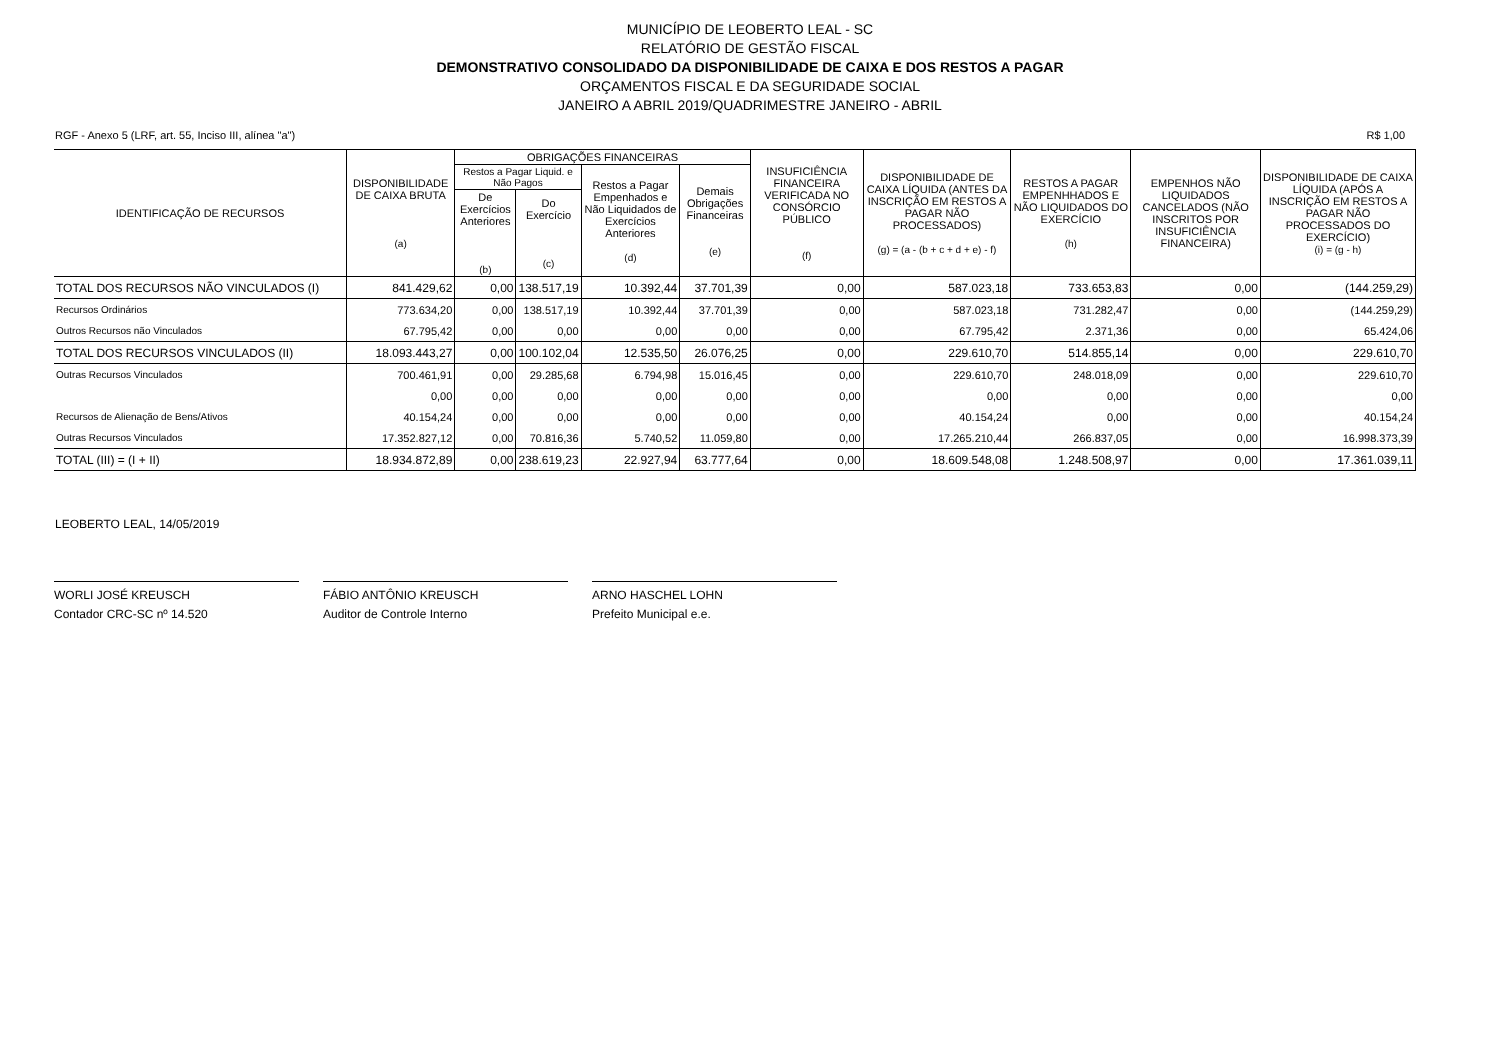MUNICÍPIO DE LEOBERTO LEAL - SC
RELATÓRIO DE GESTÃO FISCAL
DEMONSTRATIVO CONSOLIDADO DA DISPONIBILIDADE DE CAIXA E DOS RESTOS A PAGAR
ORÇAMENTOS FISCAL E DA SEGURIDADE SOCIAL
JANEIRO A ABRIL 2019/QUADRIMESTRE JANEIRO - ABRIL
RGF - Anexo 5 (LRF, art. 55, Inciso III, alínea "a") R$ 1,00
| IDENTIFICAÇÃO DE RECURSOS | DISPONIBILIDADE DE CAIXA BRUTA (a) | OBRIGAÇÕES FINANCEIRAS | | | | INSUFICIÊNCIA FINANCEIRA VERIFICADA NO CONSÓRCIO PÚBLICO (f) | DISPONIBILIDADE DE CAIXA LÍQUIDA (ANTES DA INSCRIÇÃO EM RESTOS A PAGAR NÃO PROCESSADOS) (g) = (a - (b + c + d + e) - f) | RESTOS A PAGAR EMPENHHADOS E NÃO LIQUIDADOS DO EXERCÍCIO (h) | EMPENHOS NÃO LIQUIDADOS CANCELADOS (NÃO INSCRITOS POR INSUFICIÊNCIA FINANCEIRA) | DISPONIBILIDADE DE CAIXA LÍQUIDA (APÓS A INSCRIÇÃO EM RESTOS A PAGAR NÃO PROCESSADOS DO EXERCÍCIO) (i) = (g - h) |
| --- | --- | --- | --- | --- | --- | --- | --- | --- | --- | --- |
| | | Restos a Pagar Liquid. e Não Pagos | | Restos a Pagar Empenhados e Não Liquidados de Exercícios Anteriores (d) | Demais Obrigações Financeiras (e) | | | | | |
| | | De Exercícios Anteriores (b) | Do Exercício (c) | | | | | | | |
| TOTAL DOS RECURSOS NÃO VINCULADOS (I) | 841.429,62 | 0,00 | 138.517,19 | 10.392,44 | 37.701,39 | 0,00 | 587.023,18 | 733.653,83 | 0,00 | (144.259,29) |
| Recursos Ordinários | 773.634,20 | 0,00 | 138.517,19 | 10.392,44 | 37.701,39 | 0,00 | 587.023,18 | 731.282,47 | 0,00 | (144.259,29) |
| Outros Recursos não Vinculados | 67.795,42 | 0,00 | 0,00 | 0,00 | 0,00 | 0,00 | 67.795,42 | 2.371,36 | 0,00 | 65.424,06 |
| TOTAL DOS RECURSOS VINCULADOS (II) | 18.093.443,27 | 0,00 | 100.102,04 | 12.535,50 | 26.076,25 | 0,00 | 229.610,70 | 514.855,14 | 0,00 | 229.610,70 |
| Outras Recursos Vinculados | 700.461,91 | 0,00 | 29.285,68 | 6.794,98 | 15.016,45 | 0,00 | 229.610,70 | 248.018,09 | 0,00 | 229.610,70 |
| | 0,00 | 0,00 | 0,00 | 0,00 | 0,00 | 0,00 | 0,00 | 0,00 | 0,00 | 0,00 |
| Recursos de Alienação de Bens/Ativos | 40.154,24 | 0,00 | 0,00 | 0,00 | 0,00 | 0,00 | 40.154,24 | 0,00 | 0,00 | 40.154,24 |
| Outras Recursos Vinculados | 17.352.827,12 | 0,00 | 70.816,36 | 5.740,52 | 11.059,80 | 0,00 | 17.265.210,44 | 266.837,05 | 0,00 | 16.998.373,39 |
| TOTAL (III) = (I + II) | 18.934.872,89 | 0,00 | 238.619,23 | 22.927,94 | 63.777,64 | 0,00 | 18.609.548,08 | 1.248.508,97 | 0,00 | 17.361.039,11 |
LEOBERTO LEAL, 14/05/2019
WORLI JOSÉ KREUSCH
Contador CRC-SC nº 14.520
FÁBIO ANTÔNIO KREUSCH
Auditor de Controle Interno
ARNO HASCHEL LOHN
Prefeito Municipal e.e.